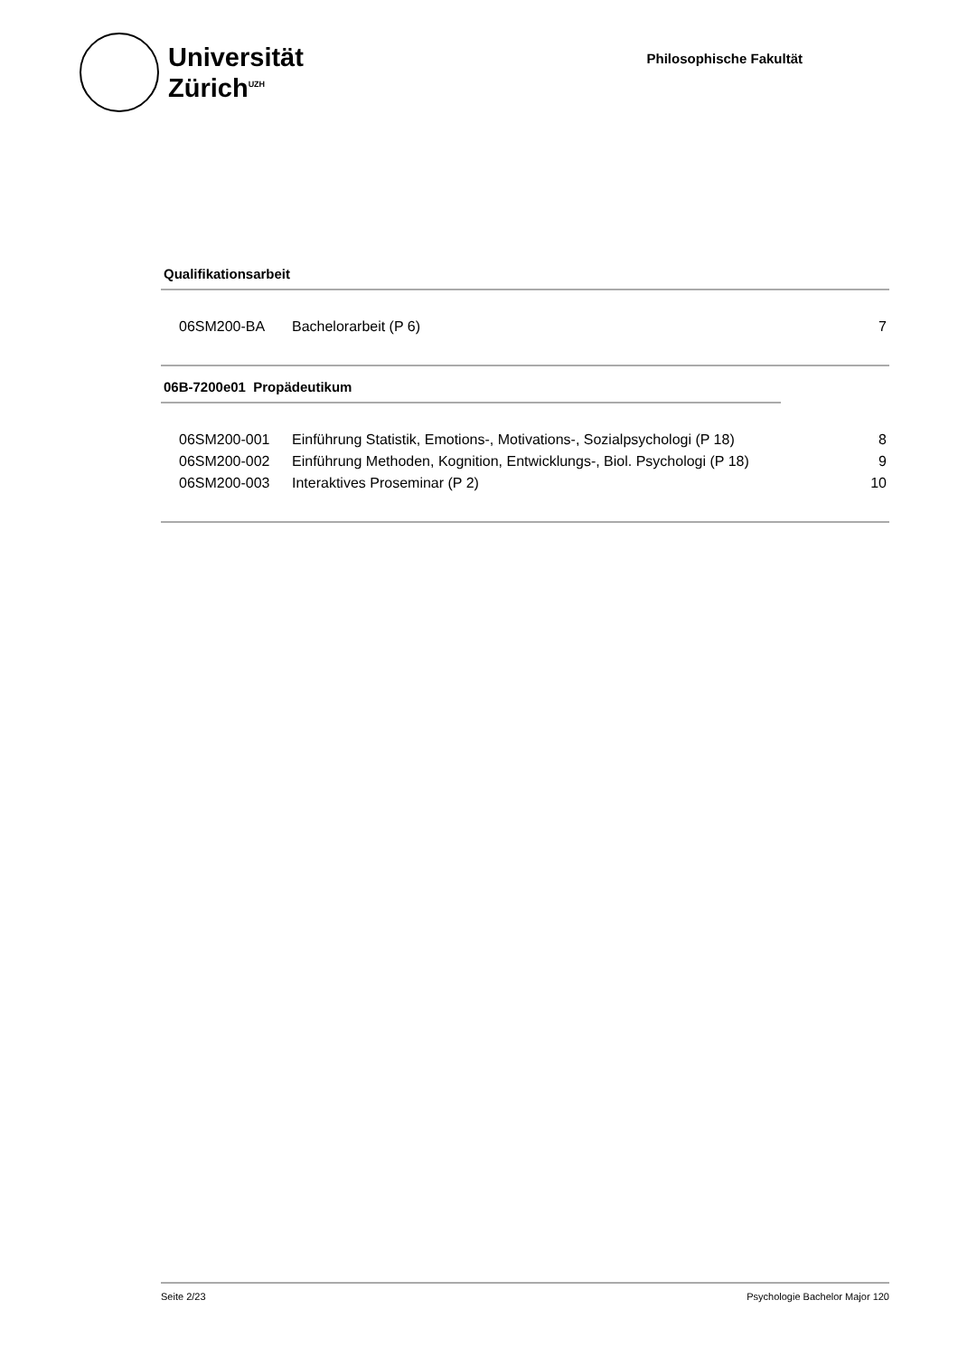Universität
Zürich<sup>UZH</sup>
Philosophische Fakultät
Qualifikationsarbeit
| 06SM200-BA | Bachelorarbeit (P 6) | 7 |
06B-7200e01 Propädeutikum
| 06SM200-001 | Einführung Statistik, Emotions-, Motivations-, Sozialpsychologi (P 18) | 8 |
| 06SM200-002 | Einführung Methoden, Kognition, Entwicklungs-, Biol. Psychologi (P 18) | 9 |
| 06SM200-003 | Interaktives Proseminar (P 2) | 10 |
Seite 2/23 Psychologie Bachelor Major 120